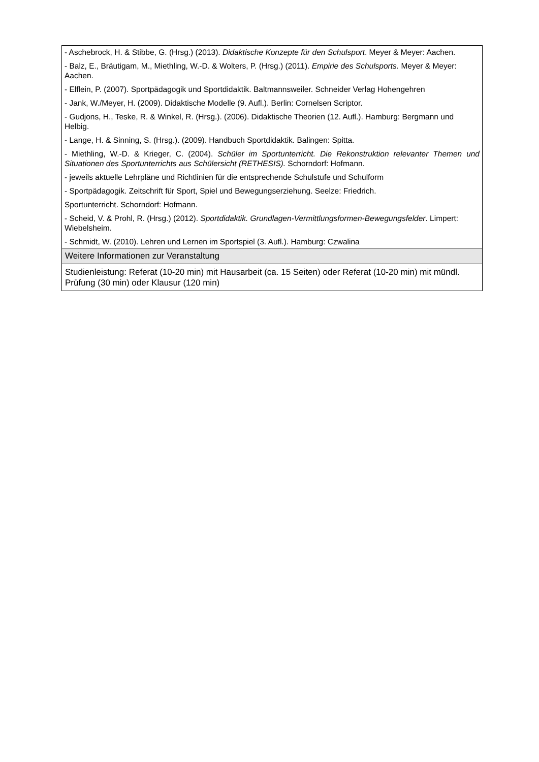| - Aschebrock, H. & Stibbe, G. (Hrsg.) (2013). Didaktische Konzepte für den Schulsport . Meyer & Meyer: Aachen. - Balz, E., Bräutigam, M., Miethling, W.-D. & Wolters, P. (Hrsg.) (2011). Empirie des Schulsports. Meyer & Meyer: Aachen. - Elflein, P. (2007). Sportpädagogik und Sportdidaktik. Baltmannsweiler. Schneider Verlag Hohengehren - Jank, W./Meyer, H. (2009). Didaktische Modelle (9. Aufl.). Berlin: Cornelsen Scriptor. - Gudjons, H., Teske, R. & Winkel, R. (Hrsg.). (2006). Didaktische Theorien (12. Aufl.). Hamburg: Bergmann und Helbig. - Lange, H. & Sinning, S. (Hrsg.). (2009). Handbuch Sportdidaktik. Balingen: Spitta. - Miethling, W.-D. & Krieger, C. (2004). Schüler im Sportunterricht. Die Rekonstruktion relevanter Themen und Situationen des Sportunterrichts aus Schülersicht (RETHESIS). Schorndorf: Hofmann. - jeweils aktuelle Lehrpläne und Richtlinien für die entsprechende Schulstufe und Schulform - Sportpädagogik. Zeitschrift für Sport, Spiel und Bewegungserziehung. Seelze: Friedrich. Sportunterricht. Schorndorf: Hofmann. - Scheid, V. & Prohl, R. (Hrsg.) (2012). Sportdidaktik. Grundlagen-Vermittlungsformen-Bewegungsfelder . Limpert: Wiebelsheim. - Schmidt, W. (2010). Lehren und Lernen im Sportspiel (3. Aufl.). Hamburg: Czwalina |
| Weitere Informationen zur Veranstaltung |
| Studienleistung: Referat (10-20 min) mit Hausarbeit (ca. 15 Seiten) oder Referat (10-20 min) mit mündl. Prüfung (30 min) oder Klausur (120 min) |